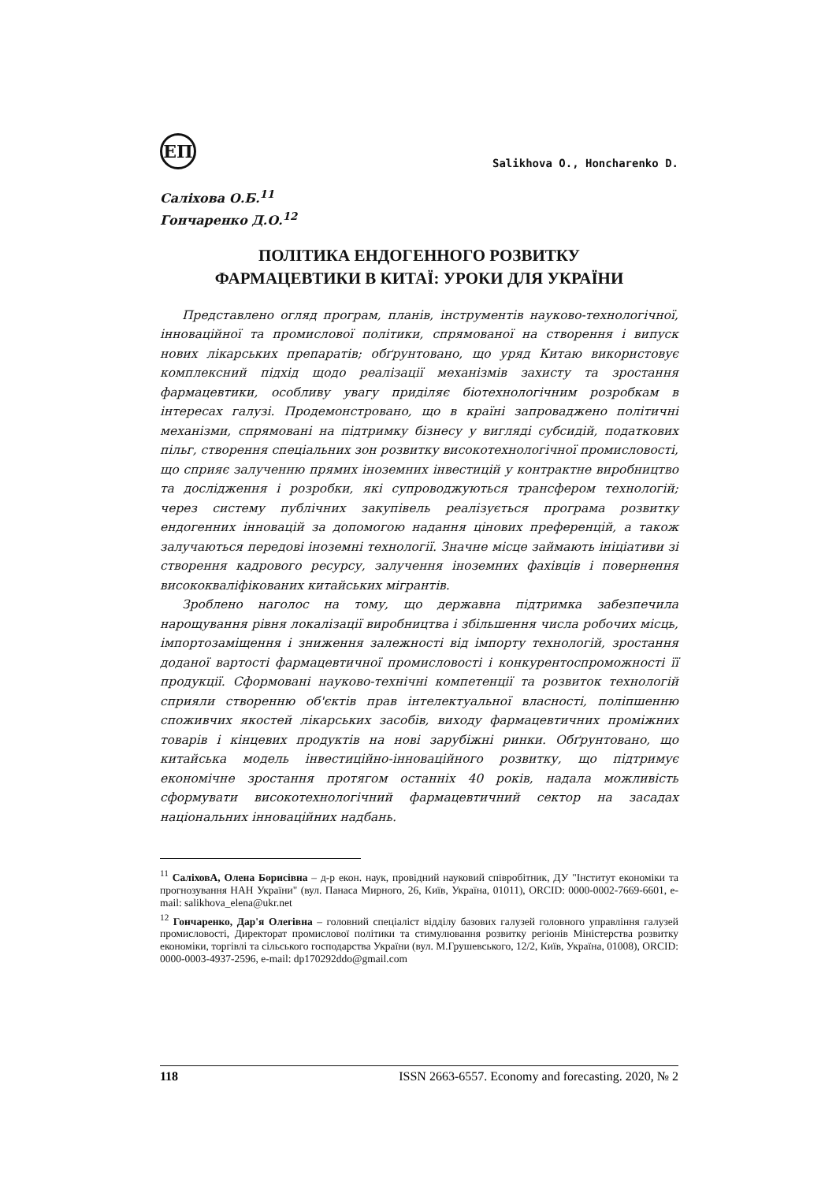ЕП
Salikhova O., Honcharenko D.
Саліхова О.Б.<sup>11</sup>
Гончаренко Д.О.<sup>12</sup>
ПОЛІТИКА ЕНДОГЕННОГО РОЗВИТКУ
ФАРМАЦЕВТИКИ В КИТАЇ: УРОКИ ДЛЯ УКРАЇНИ
Представлено огляд програм, планів, інструментів науково-технологічної, інноваційної та промислової політики, спрямованої на створення і випуск нових лікарських препаратів; обґрунтовано, що уряд Китаю використовує комплексний підхід щодо реалізації механізмів захисту та зростання фармацевтики, особливу увагу приділяє біотехнологічним розробкам в інтересах галузі. Продемонстровано, що в країні запроваджено політичні механізми, спрямовані на підтримку бізнесу у вигляді субсидій, податкових пільг, створення спеціальних зон розвитку високотехнологічної промисловості, що сприяє залученню прямих іноземних інвестицій у контрактне виробництво та дослідження і розробки, які супроводжуються трансфером технологій; через систему публічних закупівель реалізується програма розвитку ендогенних інновацій за допомогою надання цінових преференцій, а також залучаються передові іноземні технології. Значне місце займають ініціативи зі створення кадрового ресурсу, залучення іноземних фахівців і повернення висококваліфікованих китайських мігрантів.
Зроблено наголос на тому, що державна підтримка забезпечила нарощування рівня локалізації виробництва і збільшення числа робочих місць, імпортозаміщення і зниження залежності від імпорту технологій, зростання доданої вартості фармацевтичної промисловості і конкурентоспроможності її продукції. Сформовані науково-технічні компетенції та розвиток технологій сприяли створенню об'єктів прав інтелектуальної власності, поліпшенню споживчих якостей лікарських засобів, виходу фармацевтичних проміжних товарів і кінцевих продуктів на нові зарубіжні ринки. Обґрунтовано, що китайська модель інвестиційно-інноваційного розвитку, що підтримує економічне зростання протягом останніх 40 років, надала можливість сформувати високотехнологічний фармацевтичний сектор на засадах національних інноваційних надбань.
<sup>11</sup> СаліховА, Олена Борисівна – д-р екон. наук, провідний науковий співробітник, ДУ "Інститут економіки та прогнозування НАН України" (вул. Панаса Мирного, 26, Київ, Україна, 01011), ORCID: 0000-0002-7669-6601, e-mail: salikhova_elena@ukr.net
<sup>12</sup> Гончаренко, Дар'я Олегівна – головний спеціаліст відділу базових галузей головного управління галузей промисловості, Директорат промислової політики та стимулювання розвитку регіонів Міністерства розвитку економіки, торгівлі та сільського господарства України (вул. М.Грушевського, 12/2, Київ, Україна, 01008), ORCID: 0000-0003-4937-2596, e-mail: dp170292ddo@gmail.com
118 ISSN 2663-6557. Economy and forecasting. 2020, № 2